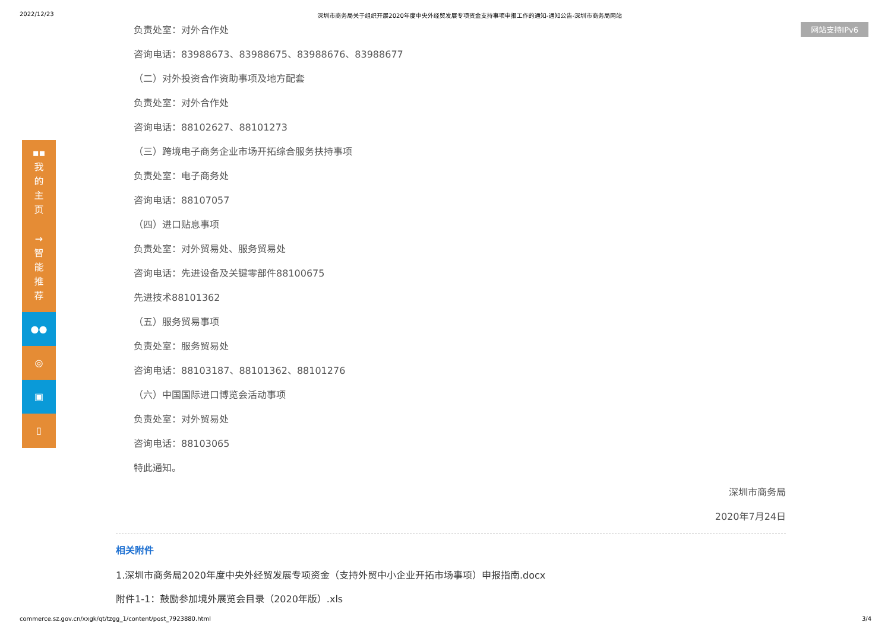2022/12/23 深圳市商务局关于组织开展2020年度中央外经贸发展专项资金支持事项申报工作的通知-通知公告-深圳市商务局网站
网站支持IPv6
▪▪
我
的
主
页
→
智
能
推
荐
●●
◎
▣
▯
负责处室：对外合作处
咨询电话：83988673、83988675、83988676、83988677
（二）对外投资合作资助事项及地方配套
负责处室：对外合作处
咨询电话：88102627、88101273
（三）跨境电子商务企业市场开拓综合服务扶持事项
负责处室：电子商务处
咨询电话：88107057
（四）进口贴息事项
负责处室：对外贸易处、服务贸易处
咨询电话：先进设备及关键零部件88100675
先进技术88101362
（五）服务贸易事项
负责处室：服务贸易处
咨询电话：88103187、88101362、88101276
（六）中国国际进口博览会活动事项
负责处室：对外贸易处
咨询电话：88103065
特此通知。
深圳市商务局
2020年7月24日
相关附件
1.深圳市商务局2020年度中央外经贸发展专项资金（支持外贸中小企业开拓市场事项）申报指南.docx
附件1-1：鼓励参加境外展览会目录（2020年版）.xls
commerce.sz.gov.cn/xxgk/qt/tzgg_1/content/post_7923880.html 3/4